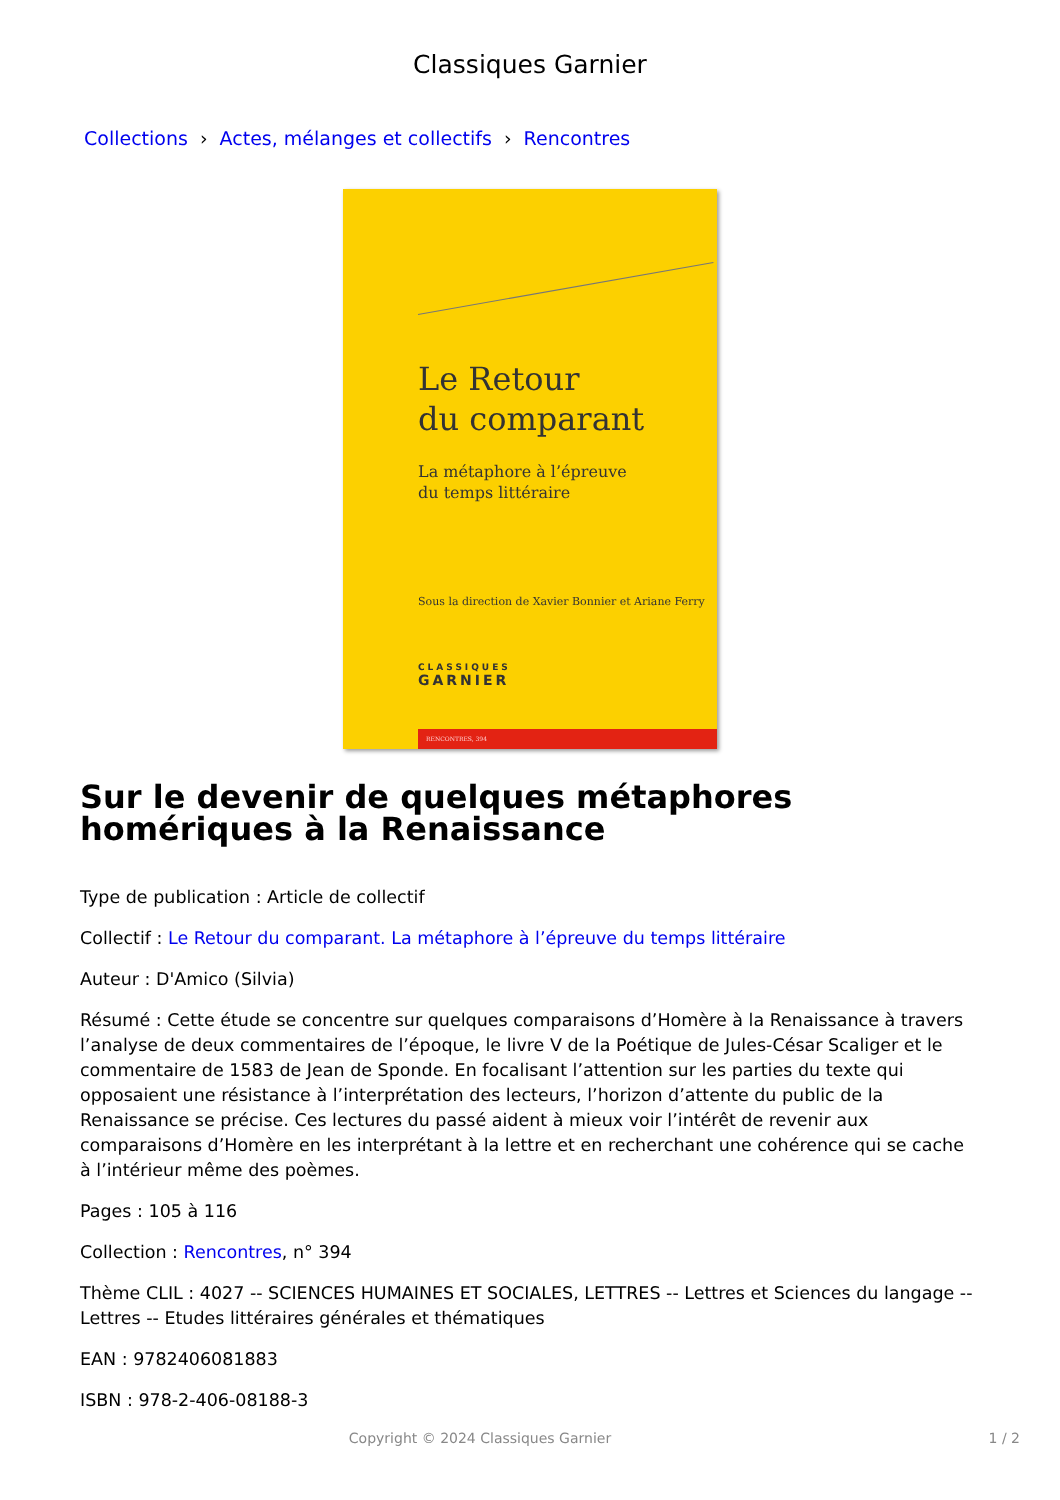Classiques Garnier
Collections › Actes, mélanges et collectifs › Rencontres
Le Retour
du comparant
La métaphore à l’épreuve
du temps littéraire
Sous la direction de Xavier Bonnier et Ariane Ferry
CLASSIQUES
GARNIER
RENCONTRES, 394
Sur le devenir de quelques métaphores homériques à la Renaissance
Type de publication : Article de collectif
Collectif : Le Retour du comparant. La métaphore à l’épreuve du temps littéraire
Auteur : D'Amico (Silvia)
Résumé : Cette étude se concentre sur quelques comparaisons d’Homère à la Renaissance à travers l’analyse de deux commentaires de l’époque, le livre V de la Poétique de Jules-César Scaliger et le commentaire de 1583 de Jean de Sponde. En focalisant l’attention sur les parties du texte qui opposaient une résistance à l’interprétation des lecteurs, l’horizon d’attente du public de la Renaissance se précise. Ces lectures du passé aident à mieux voir l’intérêt de revenir aux comparaisons d’Homère en les interprétant à la lettre et en recherchant une cohérence qui se cache à l’intérieur même des poèmes.
Pages : 105 à 116
Collection : Rencontres, n° 394
Thème CLIL : 4027 -- SCIENCES HUMAINES ET SOCIALES, LETTRES -- Lettres et Sciences du langage -- Lettres -- Etudes littéraires générales et thématiques
EAN : 9782406081883
ISBN : 978-2-406-08188-3
Copyright © 2024 Classiques Garnier 1 / 2